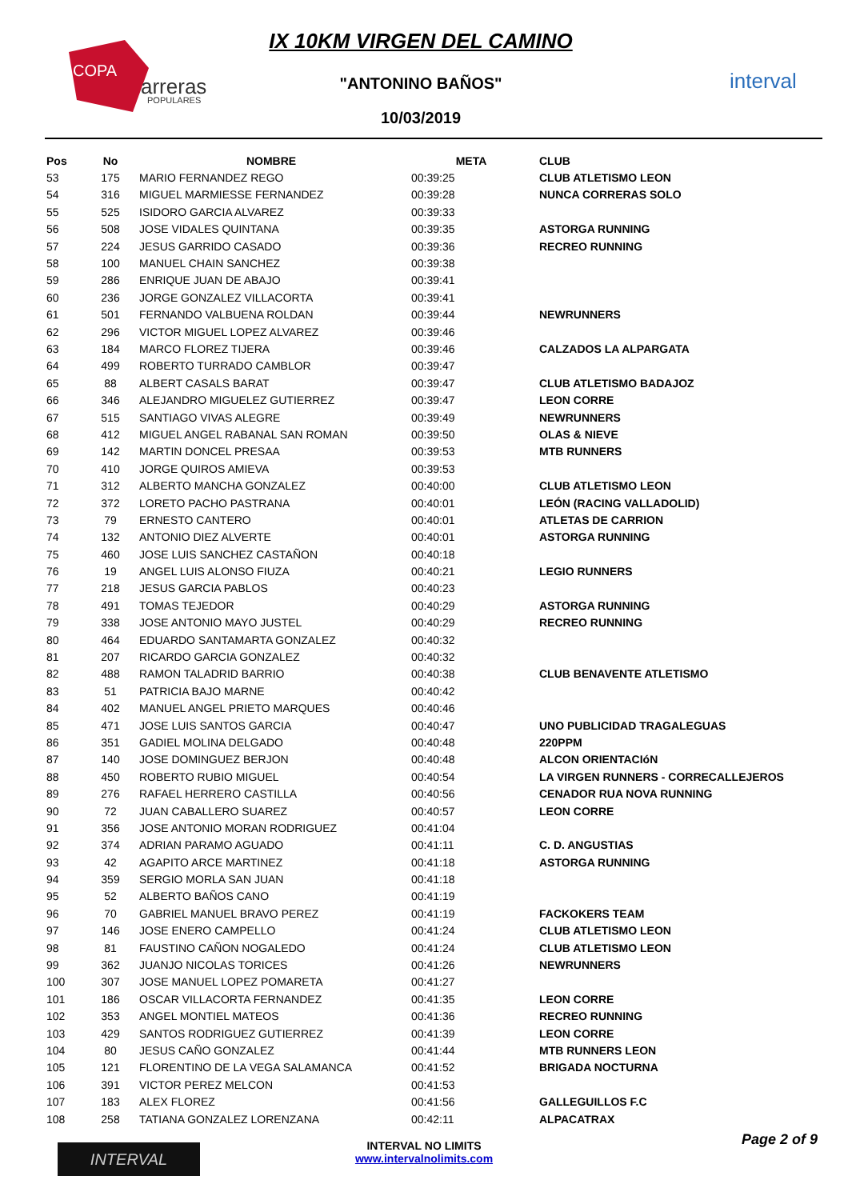COPA
arreras
POPULARES
IX 10KM VIRGEN DEL CAMINO
"ANTONINO BAÑOS"
10/03/2019
interval
| Pos | No | NOMBRE | META | CLUB |
| --- | --- | --- | --- | --- |
| 53 | 175 | MARIO FERNANDEZ REGO | 00:39:25 | CLUB ATLETISMO LEON |
| 54 | 316 | MIGUEL MARMIESSE FERNANDEZ | 00:39:28 | NUNCA CORRERAS SOLO |
| 55 | 525 | ISIDORO GARCIA ALVAREZ | 00:39:33 | |
| 56 | 508 | JOSE VIDALES QUINTANA | 00:39:35 | ASTORGA RUNNING |
| 57 | 224 | JESUS GARRIDO CASADO | 00:39:36 | RECREO RUNNING |
| 58 | 100 | MANUEL CHAIN SANCHEZ | 00:39:38 | |
| 59 | 286 | ENRIQUE JUAN DE ABAJO | 00:39:41 | |
| 60 | 236 | JORGE GONZALEZ VILLACORTA | 00:39:41 | |
| 61 | 501 | FERNANDO VALBUENA ROLDAN | 00:39:44 | NEWRUNNERS |
| 62 | 296 | VICTOR MIGUEL LOPEZ ALVAREZ | 00:39:46 | |
| 63 | 184 | MARCO FLOREZ TIJERA | 00:39:46 | CALZADOS LA ALPARGATA |
| 64 | 499 | ROBERTO TURRADO CAMBLOR | 00:39:47 | |
| 65 | 88 | ALBERT CASALS BARAT | 00:39:47 | CLUB ATLETISMO BADAJOZ |
| 66 | 346 | ALEJANDRO MIGUELEZ GUTIERREZ | 00:39:47 | LEON CORRE |
| 67 | 515 | SANTIAGO VIVAS ALEGRE | 00:39:49 | NEWRUNNERS |
| 68 | 412 | MIGUEL ANGEL RABANAL SAN ROMAN | 00:39:50 | OLAS & NIEVE |
| 69 | 142 | MARTIN DONCEL PRESAA | 00:39:53 | MTB RUNNERS |
| 70 | 410 | JORGE QUIROS AMIEVA | 00:39:53 | |
| 71 | 312 | ALBERTO MANCHA GONZALEZ | 00:40:00 | CLUB ATLETISMO LEON |
| 72 | 372 | LORETO PACHO PASTRANA | 00:40:01 | LEÓN (RACING VALLADOLID) |
| 73 | 79 | ERNESTO CANTERO | 00:40:01 | ATLETAS DE CARRION |
| 74 | 132 | ANTONIO DIEZ ALVERTE | 00:40:01 | ASTORGA RUNNING |
| 75 | 460 | JOSE LUIS SANCHEZ CASTAÑON | 00:40:18 | |
| 76 | 19 | ANGEL LUIS ALONSO FIUZA | 00:40:21 | LEGIO RUNNERS |
| 77 | 218 | JESUS GARCIA PABLOS | 00:40:23 | |
| 78 | 491 | TOMAS TEJEDOR | 00:40:29 | ASTORGA RUNNING |
| 79 | 338 | JOSE ANTONIO MAYO JUSTEL | 00:40:29 | RECREO RUNNING |
| 80 | 464 | EDUARDO SANTAMARTA GONZALEZ | 00:40:32 | |
| 81 | 207 | RICARDO GARCIA GONZALEZ | 00:40:32 | |
| 82 | 488 | RAMON TALADRID BARRIO | 00:40:38 | CLUB BENAVENTE ATLETISMO |
| 83 | 51 | PATRICIA BAJO MARNE | 00:40:42 | |
| 84 | 402 | MANUEL ANGEL PRIETO MARQUES | 00:40:46 | |
| 85 | 471 | JOSE LUIS SANTOS GARCIA | 00:40:47 | UNO PUBLICIDAD TRAGALEGUAS |
| 86 | 351 | GADIEL MOLINA DELGADO | 00:40:48 | 220PPM |
| 87 | 140 | JOSE DOMINGUEZ BERJON | 00:40:48 | ALCON ORIENTACIóN |
| 88 | 450 | ROBERTO RUBIO MIGUEL | 00:40:54 | LA VIRGEN RUNNERS - CORRECALLEJEROS |
| 89 | 276 | RAFAEL HERRERO CASTILLA | 00:40:56 | CENADOR RUA NOVA RUNNING |
| 90 | 72 | JUAN CABALLERO SUAREZ | 00:40:57 | LEON CORRE |
| 91 | 356 | JOSE ANTONIO MORAN RODRIGUEZ | 00:41:04 | |
| 92 | 374 | ADRIAN PARAMO AGUADO | 00:41:11 | C. D. ANGUSTIAS |
| 93 | 42 | AGAPITO ARCE MARTINEZ | 00:41:18 | ASTORGA RUNNING |
| 94 | 359 | SERGIO MORLA SAN JUAN | 00:41:18 | |
| 95 | 52 | ALBERTO BAÑOS CANO | 00:41:19 | |
| 96 | 70 | GABRIEL MANUEL BRAVO PEREZ | 00:41:19 | FACKOKERS TEAM |
| 97 | 146 | JOSE ENERO CAMPELLO | 00:41:24 | CLUB ATLETISMO LEON |
| 98 | 81 | FAUSTINO CAÑON NOGALEDO | 00:41:24 | CLUB ATLETISMO LEON |
| 99 | 362 | JUANJO NICOLAS TORICES | 00:41:26 | NEWRUNNERS |
| 100 | 307 | JOSE MANUEL LOPEZ POMARETA | 00:41:27 | |
| 101 | 186 | OSCAR VILLACORTA FERNANDEZ | 00:41:35 | LEON CORRE |
| 102 | 353 | ANGEL MONTIEL MATEOS | 00:41:36 | RECREO RUNNING |
| 103 | 429 | SANTOS RODRIGUEZ GUTIERREZ | 00:41:39 | LEON CORRE |
| 104 | 80 | JESUS CAÑO GONZALEZ | 00:41:44 | MTB RUNNERS LEON |
| 105 | 121 | FLORENTINO DE LA VEGA SALAMANCA | 00:41:52 | BRIGADA NOCTURNA |
| 106 | 391 | VICTOR PEREZ MELCON | 00:41:53 | |
| 107 | 183 | ALEX FLOREZ | 00:41:56 | GALLEGUILLOS F.C |
| 108 | 258 | TATIANA GONZALEZ LORENZANA | 00:42:11 | ALPACATRAX |
INTERVAL
INTERVAL NO LIMITS
www.intervalnolimits.com
Page 2 of 9